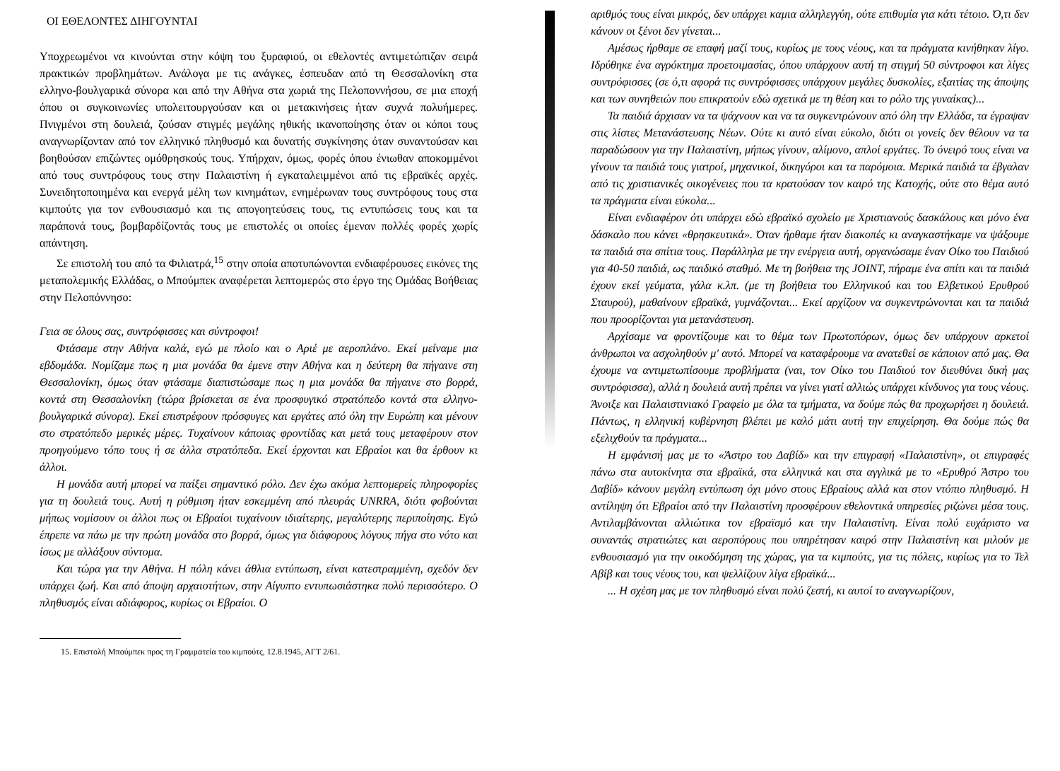ΟΙ ΕΘΕΛΟΝΤΕΣ ΔΙΗΓΟΥΝΤΑΙ
Υποχρεωμένοι να κινούνται στην κόψη του ξυραφιού, οι εθελοντές αντιμετώπιζαν σειρά πρακτικών προβλημάτων. Ανάλογα με τις ανάγκες, έσπευδαν από τη Θεσσαλονίκη στα ελληνο-βουλγαρικά σύνορα και από την Αθήνα στα χωριά της Πελοποννήσου, σε μια εποχή όπου οι συγκοινωνίες υπολειτουργούσαν και οι μετακινήσεις ήταν συχνά πολυήμερες. Πνιγμένοι στη δουλειά, ζούσαν στιγμές μεγάλης ηθικής ικανοποίησης όταν οι κόποι τους αναγνωρίζονταν από τον ελληνικό πληθυσμό και δυνατής συγκίνησης όταν συναντούσαν και βοηθούσαν επιζώντες ομόθρησκούς τους. Υπήρχαν, όμως, φορές όπου ένιωθαν αποκομμένοι από τους συντρόφους τους στην Παλαιστίνη ή εγκαταλειμμένοι από τις εβραϊκές αρχές. Συνειδητοποιημένα και ενεργά μέλη των κινημάτων, ενημέρωναν τους συντρόφους τους στα κιμπούτς για τον ενθουσιασμό και τις απογοητεύσεις τους, τις εντυπώσεις τους και τα παράπονά τους, βομβαρδίζοντάς τους με επιστολές οι οποίες έμεναν πολλές φορές χωρίς απάντηση.
Σε επιστολή του από τα Φιλιατρά,<sup>15</sup> στην οποία αποτυπώνονται ενδιαφέρουσες εικόνες της μεταπολεμικής Ελλάδας, ο Μπούμπεκ αναφέρεται λεπτομερώς στο έργο της Ομάδας Βοήθειας στην Πελοπόννησο:
Γεια σε όλους σας, συντρόφισσες και σύντροφοι!
Φτάσαμε στην Αθήνα καλά, εγώ με πλοίο και ο Αριέ με αεροπλάνο. Εκεί μείναμε μια εβδομάδα. Νομίζαμε πως η μια μονάδα θα έμενε στην Αθήνα και η δεύτερη θα πήγαινε στη Θεσσαλονίκη, όμως όταν φτάσαμε διαπιστώσαμε πως η μια μονάδα θα πήγαινε στο βορρά, κοντά στη Θεσσαλονίκη (τώρα βρίσκεται σε ένα προσφυγικό στρατόπεδο κοντά στα ελληνο-βουλγαρικά σύνορα). Εκεί επιστρέφουν πρόσφυγες και εργάτες από όλη την Ευρώπη και μένουν στο στρατόπεδο μερικές μέρες. Τυχαίνουν κάποιας φροντίδας και μετά τους μεταφέρουν στον προηγούμενο τόπο τους ή σε άλλα στρατόπεδα. Εκεί έρχονται και Εβραίοι και θα έρθουν κι άλλοι.
Η μονάδα αυτή μπορεί να παίξει σημαντικό ρόλο. Δεν έχω ακόμα λεπτομερείς πληροφορίες για τη δουλειά τους. Αυτή η ρύθμιση ήταν εσκεμμένη από πλευράς UNRRA, διότι φοβούνται μήπως νομίσουν οι άλλοι πως οι Εβραίοι τυχαίνουν ιδιαίτερης, μεγαλύτερης περιποίησης. Εγώ έπρεπε να πάω με την πρώτη μονάδα στο βορρά, όμως για διάφορους λόγους πήγα στο νότο και ίσως με αλλάξουν σύντομα.
Και τώρα για την Αθήνα. Η πόλη κάνει άθλια εντύπωση, είναι κατεστραμμένη, σχεδόν δεν υπάρχει ζωή. Και από άποψη αρχαιοτήτων, στην Αίγυπτο εντυπωσιάστηκα πολύ περισσότερο. Ο πληθυσμός είναι αδιάφορος, κυρίως οι Εβραίοι. Ο
15. Επιστολή Μπούμπεκ προς τη Γραμματεία του κιμπούτς, 12.8.1945, ΑΓΤ 2/61.
αριθμός τους είναι μικρός, δεν υπάρχει καμια αλληλεγγύη, ούτε επιθυμία για κάτι τέτοιο. Ό,τι δεν κάνουν οι ξένοι δεν γίνεται...
Αμέσως ήρθαμε σε επαφή μαζί τους, κυρίως με τους νέους, και τα πράγματα κινήθηκαν λίγο. Ιδρύθηκε ένα αγρόκτημα προετοιμασίας, όπου υπάρχουν αυτή τη στιγμή 50 σύντροφοι και λίγες συντρόφισσες (σε ό,τι αφορά τις συντρόφισσες υπάρχουν μεγάλες δυσκολίες, εξαιτίας της άποψης και των συνηθειών που επικρατούν εδώ σχετικά με τη θέση και το ρόλο της γυναίκας)...
Τα παιδιά άρχισαν να τα ψάχνουν και να τα συγκεντρώνουν από όλη την Ελλάδα, τα έγραψαν στις λίστες Μετανάστευσης Νέων. Ούτε κι αυτό είναι εύκολο, διότι οι γονείς δεν θέλουν να τα παραδώσουν για την Παλαιστίνη, μήπως γίνουν, αλίμονο, απλοί εργάτες. Το όνειρό τους είναι να γίνουν τα παιδιά τους γιατροί, μηχανικοί, δικηγόροι και τα παρόμοια. Μερικά παιδιά τα έβγαλαν από τις χριστιανικές οικογένειες που τα κρατούσαν τον καιρό της Κατοχής, ούτε στο θέμα αυτό τα πράγματα είναι εύκολα...
Είναι ενδιαφέρον ότι υπάρχει εδώ εβραϊκό σχολείο με Χριστιανούς δασκάλους και μόνο ένα δάσκαλο που κάνει «θρησκευτικά». Όταν ήρθαμε ήταν διακοπές κι αναγκαστήκαμε να ψάξουμε τα παιδιά στα σπίτια τους. Παράλληλα με την ενέργεια αυτή, οργανώσαμε έναν Οίκο του Παιδιού για 40-50 παιδιά, ως παιδικό σταθμό. Με τη βοήθεια της JOINT, πήραμε ένα σπίτι και τα παιδιά έχουν εκεί γεύματα, γάλα κ.λπ. (με τη βοήθεια του Ελληνικού και του Ελβετικού Ερυθρού Σταυρού), μαθαίνουν εβραϊκά, γυμνάζονται... Εκεί αρχίζουν να συγκεντρώνονται και τα παιδιά που προορίζονται για μετανάστευση.
Αρχίσαμε να φροντίζουμε και το θέμα των Πρωτοπόρων, όμως δεν υπάρχουν αρκετοί άνθρωποι να ασχοληθούν μ' αυτό. Μπορεί να καταφέρουμε να ανατεθεί σε κάποιον από μας. Θα έχουμε να αντιμετωπίσουμε προβλήματα (ναι, τον Οίκο του Παιδιού τον διευθύνει δική μας συντρόφισσα), αλλά η δουλειά αυτή πρέπει να γίνει γιατί αλλιώς υπάρχει κίνδυνος για τους νέους. Άνοιξε και Παλαιστινιακό Γραφείο με όλα τα τμήματα, να δούμε πώς θα προχωρήσει η δουλειά. Πάντως, η ελληνική κυβέρνηση βλέπει με καλό μάτι αυτή την επιχείρηση. Θα δούμε πώς θα εξελιχθούν τα πράγματα...
Η εμφάνισή μας με το «Άστρο του Δαβίδ» και την επιγραφή «Παλαιστίνη», οι επιγραφές πάνω στα αυτοκίνητα στα εβραϊκά, στα ελληνικά και στα αγγλικά με το «Ερυθρό Άστρο του Δαβίδ» κάνουν μεγάλη εντύπωση όχι μόνο στους Εβραίους αλλά και στον ντόπιο πληθυσμό. Η αντίληψη ότι Εβραίοι από την Παλαιστίνη προσφέρουν εθελοντικά υπηρεσίες ριζώνει μέσα τους. Αντιλαμβάνονται αλλιώτικα τον εβραϊσμό και την Παλαιστίνη. Είναι πολύ ευχάριστο να συναντάς στρατιώτες και αεροπόρους που υπηρέτησαν καιρό στην Παλαιστίνη και μιλούν με ενθουσιασμό για την οικοδόμηση της χώρας, για τα κιμπούτς, για τις πόλεις, κυρίως για το Τελ Αβίβ και τους νέους του, και ψελλίζουν λίγα εβραϊκά...
... Η σχέση μας με τον πληθυσμό είναι πολύ ζεστή, κι αυτοί το αναγνωρίζουν,